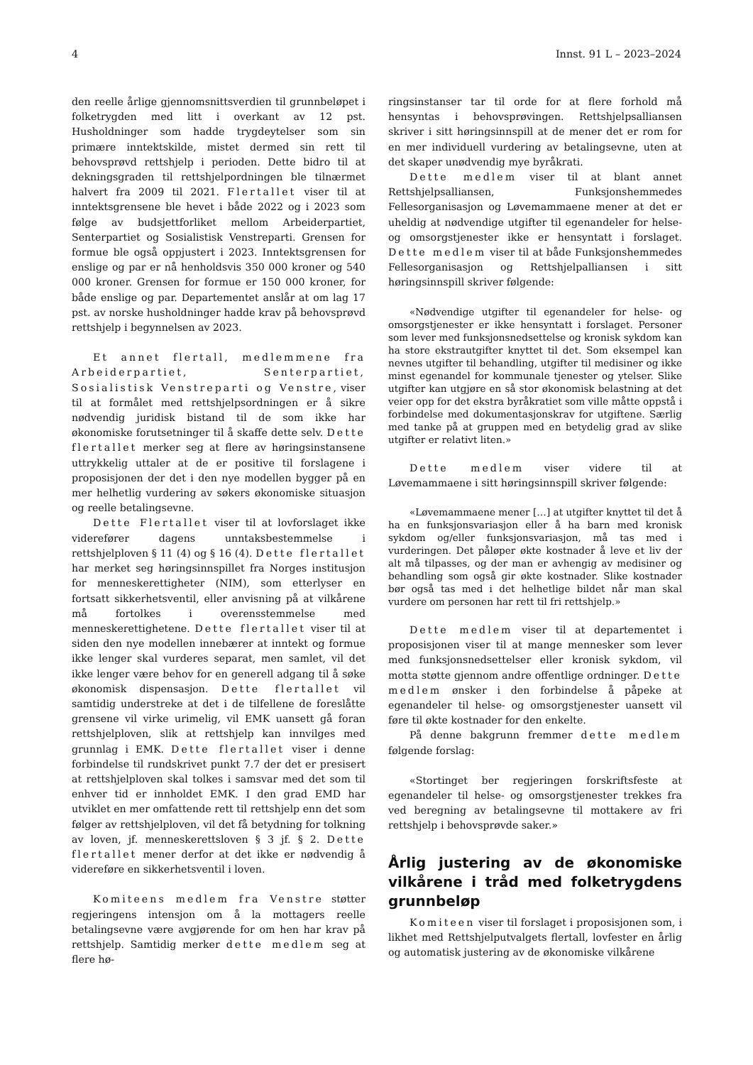4 Innst. 91 L – 2023–2024
den reelle årlige gjennomsnittsverdien til grunnbeløpet i folketrygden med litt i overkant av 12 pst. Husholdninger som hadde trygdeytelser som sin primære inntektskilde, mistet dermed sin rett til behovsprøvd rettshjelp i perioden. Dette bidro til at dekningsgraden til rettshjelpordningen ble tilnærmet halvert fra 2009 til 2021. Flertallet viser til at inntektsgrensene ble hevet i både 2022 og i 2023 som følge av budsjettforliket mellom Arbeiderpartiet, Senterpartiet og Sosialistisk Venstreparti. Grensen for formue ble også oppjustert i 2023. Inntektsgrensen for enslige og par er nå henholdsvis 350 000 kroner og 540 000 kroner. Grensen for formue er 150 000 kroner, for både enslige og par. Departementet anslår at om lag 17 pst. av norske husholdninger hadde krav på behovsprøvd rettshjelp i begynnelsen av 2023.
Et annet flertall, medlemmene fra Arbeiderpartiet, Senterpartiet, Sosialistisk Venstreparti og Venstre, viser til at formålet med rettshjelpsordningen er å sikre nødvendig juridisk bistand til de som ikke har økonomiske forutsetninger til å skaffe dette selv. Dette flertallet merker seg at flere av høringsinstansene uttrykkelig uttaler at de er positive til forslagene i proposisjonen der det i den nye modellen bygger på en mer helhetlig vurdering av søkers økonomiske situasjon og reelle betalingsevne.
Dette Flertallet viser til at lovforslaget ikke viderefører dagens unntaksbestemmelse i rettshjelploven § 11 (4) og § 16 (4). Dette flertallet har merket seg høringsinnspillet fra Norges institusjon for menneskerettigheter (NIM), som etterlyser en fortsatt sikkerhetsventil, eller anvisning på at vilkårene må fortolkes i overensstemmelse med menneskerettighetene. Dette flertallet viser til at siden den nye modellen innebærer at inntekt og formue ikke lenger skal vurderes separat, men samlet, vil det ikke lenger være behov for en generell adgang til å søke økonomisk dispensasjon. Dette flertallet vil samtidig understreke at det i de tilfellene de foreslåtte grensene vil virke urimelig, vil EMK uansett gå foran rettshjelploven, slik at rettshjelp kan innvilges med grunnlag i EMK. Dette flertallet viser i denne forbindelse til rundskrivet punkt 7.7 der det er presisert at rettshjelploven skal tolkes i samsvar med det som til enhver tid er innholdet EMK. I den grad EMD har utviklet en mer omfattende rett til rettshjelp enn det som følger av rettshjelploven, vil det få betydning for tolkning av loven, jf. menneskerettsloven § 3 jf. § 2. Dette flertallet mener derfor at det ikke er nødvendig å videreføre en sikkerhetsventil i loven.
Komiteens medlem fra Venstre støtter regjeringens intensjon om å la mottagers reelle betalingsevne være avgjørende for om hen har krav på rettshjelp. Samtidig merker dette medlem seg at flere hø-
ringsinstanser tar til orde for at flere forhold må hensyntas i behovsprøvingen. Rettshjelpsalliansen skriver i sitt høringsinnspill at de mener det er rom for en mer individuell vurdering av betalingsevne, uten at det skaper unødvendig mye byråkrati.
Dette medlem viser til at blant annet Rettshjelpsalliansen, Funksjonshemmedes Fellesorganisasjon og Løvemammaene mener at det er uheldig at nødvendige utgifter til egenandeler for helse- og omsorgstjenester ikke er hensyntatt i forslaget. Dette medlem viser til at både Funksjonshemmedes Fellesorganisasjon og Rettshjelpalliansen i sitt høringsinnspill skriver følgende:
«Nødvendige utgifter til egenandeler for helse- og omsorgstjenester er ikke hensyntatt i forslaget. Personer som lever med funksjonsnedsettelse og kronisk sykdom kan ha store ekstrautgifter knyttet til det. Som eksempel kan nevnes utgifter til behandling, utgifter til medisiner og ikke minst egenandel for kommunale tjenester og ytelser. Slike utgifter kan utgjøre en så stor økonomisk belastning at det veier opp for det ekstra byråkratiet som ville måtte oppstå i forbindelse med dokumentasjonskrav for utgiftene. Særlig med tanke på at gruppen med en betydelig grad av slike utgifter er relativt liten.»
Dette medlem viser videre til at Løvemammaene i sitt høringsinnspill skriver følgende:
«Løvemammaene mener […] at utgifter knyttet til det å ha en funksjonsvariasjon eller å ha barn med kronisk sykdom og/eller funksjonsvariasjon, må tas med i vurderingen. Det påløper økte kostnader å leve et liv der alt må tilpasses, og der man er avhengig av medisiner og behandling som også gir økte kostnader. Slike kostnader bør også tas med i det helhetlige bildet når man skal vurdere om personen har rett til fri rettshjelp.»
Dette medlem viser til at departementet i proposisjonen viser til at mange mennesker som lever med funksjonsnedsettelser eller kronisk sykdom, vil motta støtte gjennom andre offentlige ordninger. Dette medlem ønsker i den forbindelse å påpeke at egenandeler til helse- og omsorgstjenester uansett vil føre til økte kostnader for den enkelte.
På denne bakgrunn fremmer dette medlem følgende forslag:
«Stortinget ber regjeringen forskriftsfeste at egenandeler til helse- og omsorgstjenester trekkes fra ved beregning av betalingsevne til mottakere av fri rettshjelp i behovsprøvde saker.»
Årlig justering av de økonomiske vilkårene i tråd med folketrygdens grunnbeløp
Komiteen viser til forslaget i proposisjonen som, i likhet med Rettshjelputvalgets flertall, lovfester en årlig og automatisk justering av de økonomiske vilkårene